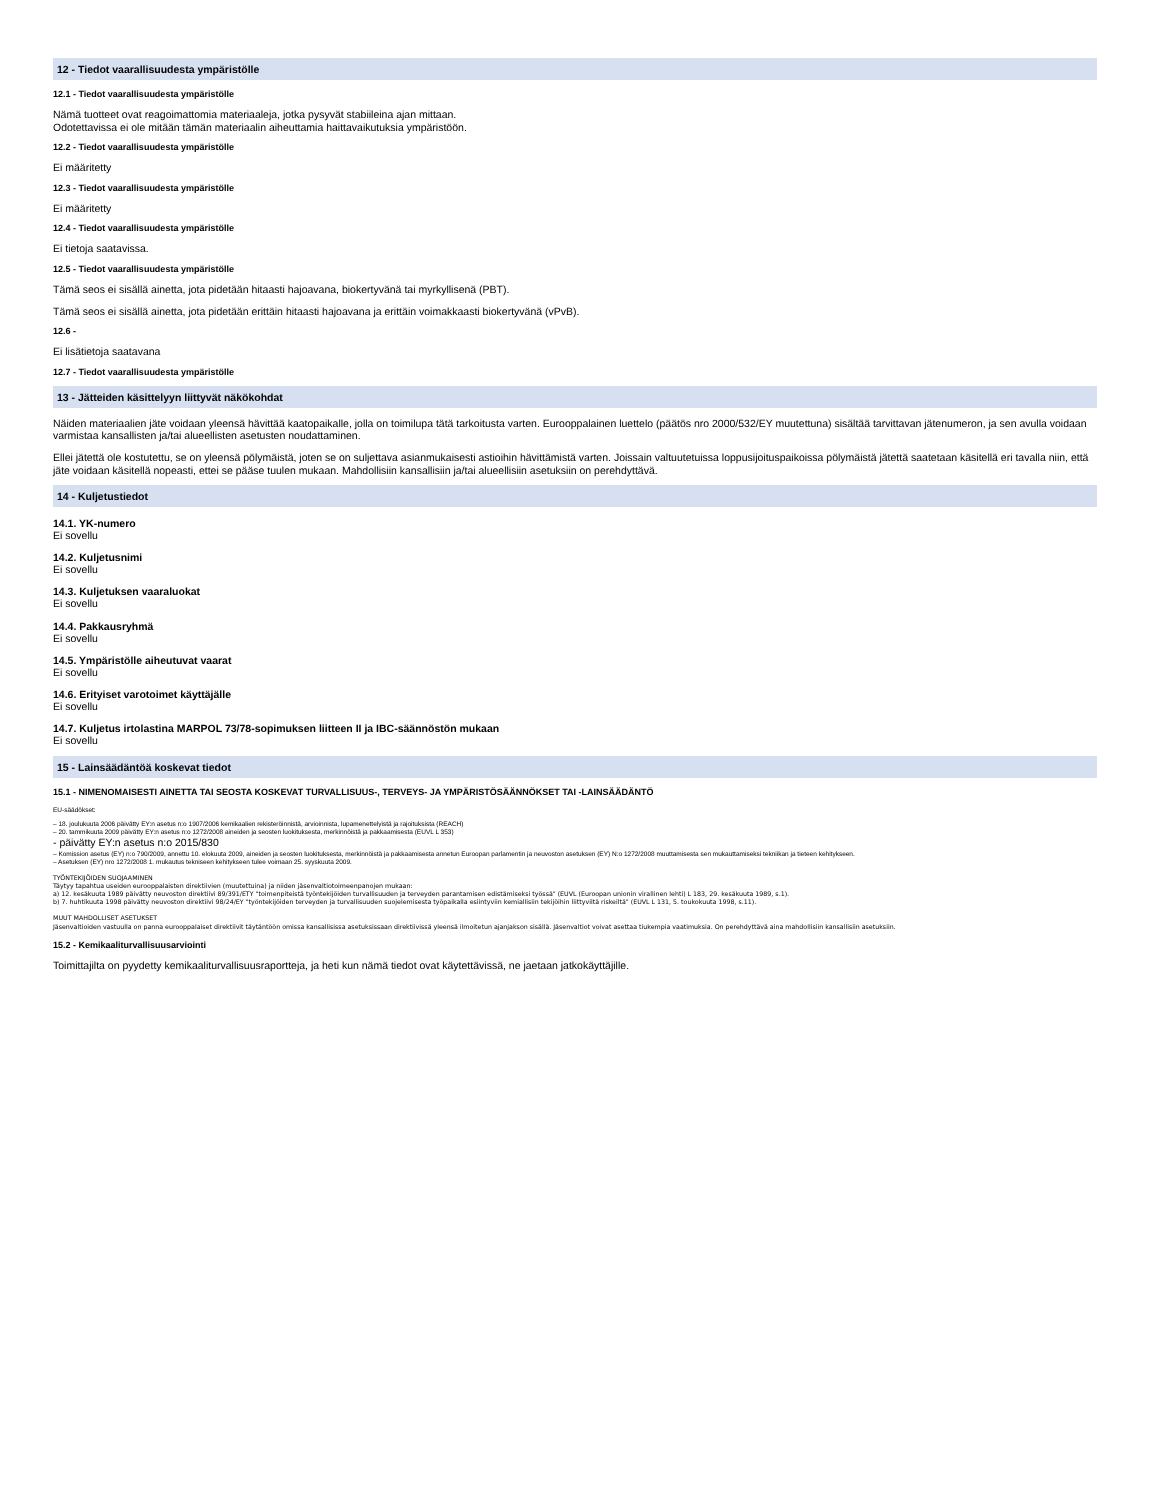12 - Tiedot vaarallisuudesta ympäristölle
12.1 - Tiedot vaarallisuudesta ympäristölle
Nämä tuotteet ovat reagoimattomia materiaaleja, jotka pysyvät stabiileina ajan mittaan.
Odotettavissa ei ole mitään tämän materiaalin aiheuttamia haittavaikutuksia ympäristöön.
12.2 - Tiedot vaarallisuudesta ympäristölle
Ei määritetty
12.3 - Tiedot vaarallisuudesta ympäristölle
Ei määritetty
12.4 - Tiedot vaarallisuudesta ympäristölle
Ei tietoja saatavissa.
12.5 - Tiedot vaarallisuudesta ympäristölle
Tämä seos ei sisällä ainetta, jota pidetään hitaasti hajoavana, biokertyvänä tai myrkyllisenä (PBT).
Tämä seos ei sisällä ainetta, jota pidetään erittäin hitaasti hajoavana ja erittäin voimakkaasti biokertyvänä (vPvB).
12.6 -
Ei lisätietoja saatavana
12.7 - Tiedot vaarallisuudesta ympäristölle
13 - Jätteiden käsittelyyn liittyvät näkökohdat
Näiden materiaalien jäte voidaan yleensä hävittää kaatopaikalle, jolla on toimilupa tätä tarkoitusta varten. Eurooppalainen luettelo (päätös nro 2000/532/EY muutettuna) sisältää tarvittavan jätenumeron, ja sen avulla voidaan varmistaa kansallisten ja/tai alueellisten asetusten noudattaminen.
Ellei jätettä ole kostutettu, se on yleensä pölymäistä, joten se on suljettava asianmukaisesti astioihin hävittämistä varten. Joissain valtuutetuissa loppusijoituspaikoissa pölymäistä jätettä saatetaan käsitellä eri tavalla niin, että jäte voidaan käsitellä nopeasti, ettei se pääse tuulen mukaan. Mahdollisiin kansallisiin ja/tai alueellisiin asetuksiin on perehdyttävä.
14 - Kuljetustiedot
14.1. YK-numero
Ei sovellu
14.2. Kuljetusnimi
Ei sovellu
14.3. Kuljetuksen vaaraluokat
Ei sovellu
14.4. Pakkausryhmä
Ei sovellu
14.5. Ympäristölle aiheutuvat vaarat
Ei sovellu
14.6. Erityiset varotoimet käyttäjälle
Ei sovellu
14.7. Kuljetus irtolastina MARPOL 73/78-sopimuksen liitteen II ja IBC-säännöstön mukaan
Ei sovellu
15 - Lainsäädäntöä koskevat tiedot
15.1 - NIMENOMAISESTI AINETTA TAI SEOSTA KOSKEVAT TURVALLISUUS-, TERVEYS- JA YMPÄRISTÖSÄÄNNÖKSET TAI -LAINSÄÄDÄNTÖ
EU-säädökset:
– 18. joulukuuta 2006 päivätty EY:n asetus n:o 1907/2006 kemikaalien rekisteröinnistä, arvioinnista, lupamenettelyistä ja rajoituksista (REACH)
– 20. tammikuuta 2009 päivätty EY:n asetus n:o 1272/2008 aineiden ja seosten luokituksesta, merkinnöistä ja pakkaamisesta (EUVL L 353)
- päivätty EY:n asetus n:o 2015/830
– Komission asetus (EY) n:o 790/2009, annettu 10. elokuuta 2009, aineiden ja seosten luokituksesta, merkinnöistä ja pakkaamisesta annetun Euroopan parlamentin ja neuvoston asetuksen (EY) N:o 1272/2008 muuttamisesta sen mukauttamiseksi tekniikan ja tieteen kehitykseen.
– Asetuksen (EY) nro 1272/2008 1. mukautus tekniseen kehitykseen tulee voimaan 25. syyskuuta 2009.
TYÖNTEKIJÖIDEN SUOJAAMINEN
Täytyy tapahtua useiden eurooppalaisten direktiivien (muutettuina) ja niiden jäsenvaltiotoimeenpanojen mukaan:
a) 12. kesäkuuta 1989 päivätty neuvoston direktiivi 89/391/ETY "toimenpiteistä työntekijöiden turvallisuuden ja terveyden parantamisen edistämiseksi työssä" (EUVL (Euroopan unionin virallinen lehti) L 183, 29. kesäkuuta 1989, s.1).
b) 7. huhtikuuta 1998 päivätty neuvoston direktiivi 98/24/EY "työntekijöiden terveyden ja turvallisuuden suojelemisesta työpaikalla esiintyviin kemiallisiin tekijöihin liittyviltä riskeiltä" (EUVL L 131, 5. toukokuuta 1998, s.11).
MUUT MAHDOLLISET ASETUKSET
Jäsenvaltioiden vastuulla on panna eurooppalaiset direktiivit täytäntöön omissa kansallisissa asetuksissaan direktiivissä yleensä ilmoitetun ajanjakson sisällä. Jäsenvaltiot voivat asettaa tiukempia vaatimuksia. On perehdyttävä aina mahdollisiin kansallisiin asetuksiin.
15.2 - Kemikaaliturvallisuusarviointi
Toimittajilta on pyydetty kemikaaliturvallisuusraportteja, ja heti kun nämä tiedot ovat käytettävissä, ne jaetaan jatkokäyttäjille.